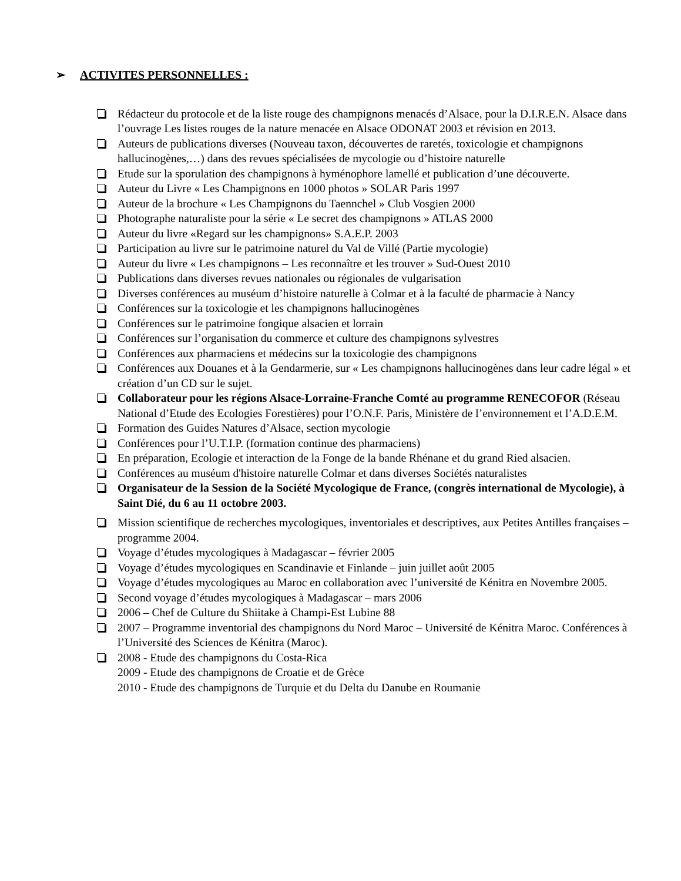➢ ACTIVITES PERSONNELLES :
Rédacteur du protocole et de la liste rouge des champignons menacés d’Alsace, pour la D.I.R.E.N. Alsace dans l’ouvrage Les listes rouges de la nature menacée en Alsace ODONAT 2003 et révision en 2013.
Auteurs de publications diverses (Nouveau taxon, découvertes de raretés, toxicologie et champignons hallucinogènes,…) dans des revues spécialisées de mycologie ou d’histoire naturelle
Etude sur la sporulation des champignons à hyménophore lamellé et publication d’une découverte.
Auteur du Livre « Les Champignons en 1000 photos » SOLAR Paris 1997
Auteur de la brochure « Les Champignons du Taennchel » Club Vosgien 2000
Photographe naturaliste pour la série « Le secret des champignons » ATLAS 2000
Auteur du livre «Regard sur les champignons» S.A.E.P. 2003
Participation au livre sur le patrimoine naturel du Val de Villé (Partie mycologie)
Auteur du livre « Les champignons – Les reconnaître et les trouver » Sud-Ouest 2010
Publications dans diverses revues nationales ou régionales de vulgarisation
Diverses conférences au muséum d’histoire naturelle à Colmar et à la faculté de pharmacie à Nancy
Conférences sur la toxicologie et les champignons hallucinogènes
Conférences sur le patrimoine fongique alsacien et lorrain
Conférences sur l’organisation du commerce et culture des champignons sylvestres
Conférences aux pharmaciens et médecins sur la toxicologie des champignons
Conférences aux Douanes et à la Gendarmerie, sur « Les champignons hallucinogènes dans leur cadre légal » et création d’un CD sur le sujet.
Collaborateur pour les régions Alsace-Lorraine-Franche Comté au programme RENECOFOR (Réseau National d’Etude des Ecologies Forestières) pour l’O.N.F. Paris, Ministère de l’environnement et l’A.D.E.M.
Formation des Guides Natures d’Alsace, section mycologie
Conférences pour l’U.T.I.P. (formation continue des pharmaciens)
En préparation, Ecologie et interaction de la Fonge de la bande Rhénane et du grand Ried alsacien.
Conférences au muséum d'histoire naturelle Colmar et dans diverses Sociétés naturalistes
Organisateur de la Session de la Société Mycologique de France, (congrès international de Mycologie), à Saint Dié, du 6 au 11 octobre 2003.
Mission scientifique de recherches mycologiques, inventoriales et descriptives, aux Petites Antilles françaises – programme 2004.
Voyage d’études mycologiques à Madagascar – février 2005
Voyage d’études mycologiques en Scandinavie et Finlande – juin juillet août 2005
Voyage d’études mycologiques au Maroc en collaboration avec l’université de Kénitra en Novembre 2005.
Second voyage d’études mycologiques à Madagascar – mars 2006
2006 – Chef de Culture du Shiitake à Champi-Est Lubine 88
2007 – Programme inventorial des champignons du Nord Maroc – Université de Kénitra Maroc. Conférences à l’Université des Sciences de Kénitra (Maroc).
2008 - Etude des champignons du Costa-Rica
2009 - Etude des champignons de Croatie et de Grèce
2010 - Etude des champignons de Turquie et du Delta du Danube en Roumanie